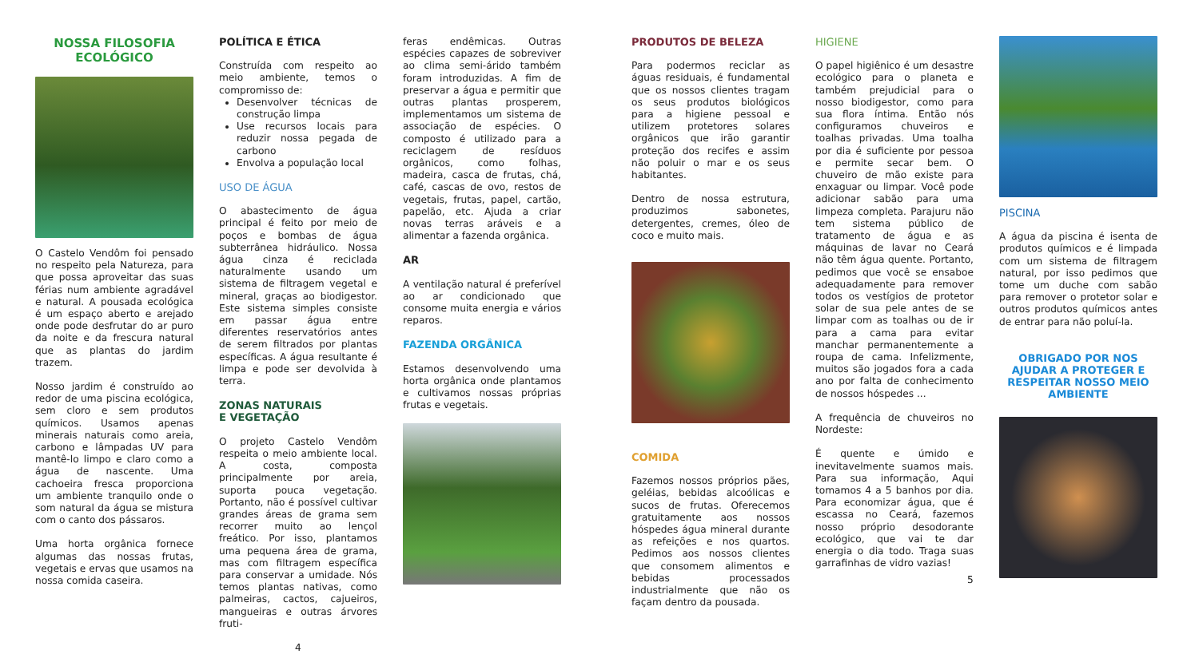NOSSA FILOSOFIA ECOLÓGICO
O Castelo Vendôm foi pensado no respeito pela Natureza, para que possa aproveitar das suas férias num ambiente agradável e natural. A pousada ecológica é um espaço aberto e arejado onde pode desfrutar do ar puro da noite e da frescura natural que as plantas do jardim trazem.
Nosso jardim é construído ao redor de uma piscina ecológica, sem cloro e sem produtos químicos. Usamos apenas minerais naturais como areia, carbono e lâmpadas UV para mantê-lo limpo e claro como a água de nascente. Uma cachoeira fresca proporciona um ambiente tranquilo onde o som natural da água se mistura com o canto dos pássaros.
Uma horta orgânica fornece algumas das nossas frutas, vegetais e ervas que usamos na nossa comida caseira.
POLÍTICA E ÉTICA
Construída com respeito ao meio ambiente, temos o compromisso de:
Desenvolver técnicas de construção limpa
Use recursos locais para reduzir nossa pegada de carbono
Envolva a população local
USO DE ÁGUA
O abastecimento de água principal é feito por meio de poços e bombas de água subterrânea hidráulico. Nossa água cinza é reciclada naturalmente usando um sistema de filtragem vegetal e mineral, graças ao biodigestor. Este sistema simples consiste em passar água entre diferentes reservatórios antes de serem filtrados por plantas específicas. A água resultante é limpa e pode ser devolvida à terra.
ZONAS NATURAIS
E VEGETAÇÃO
O projeto Castelo Vendôm respeita o meio ambiente local. A costa, composta principalmente por areia, suporta pouca vegetação. Portanto, não é possível cultivar grandes áreas de grama sem recorrer muito ao lençol freático. Por isso, plantamos uma pequena área de grama, mas com filtragem específica para conservar a umidade. Nós temos plantas nativas, como palmeiras, cactos, cajueiros, mangueiras e outras árvores fruti-
4
feras endêmicas. Outras espécies capazes de sobreviver ao clima semi-árido também foram introduzidas. A fim de preservar a água e permitir que outras plantas prosperem, implementamos um sistema de associação de espécies. O composto é utilizado para a reciclagem de resíduos orgânicos, como folhas, madeira, casca de frutas, chá, café, cascas de ovo, restos de vegetais, frutas, papel, cartão, papelão, etc. Ajuda a criar novas terras aráveis e a alimentar a fazenda orgânica.
AR
A ventilação natural é preferível ao ar condicionado que consome muita energia e vários reparos.
FAZENDA ORGÂNICA
Estamos desenvolvendo uma horta orgânica onde plantamos e cultivamos nossas próprias frutas e vegetais.
PRODUTOS DE BELEZA
Para podermos reciclar as águas residuais, é fundamental que os nossos clientes tragam os seus produtos biológicos para a higiene pessoal e utilizem protetores solares orgânicos que irão garantir proteção dos recifes e assim não poluir o mar e os seus habitantes.
Dentro de nossa estrutura, produzimos sabonetes, detergentes, cremes, óleo de coco e muito mais.
COMIDA
Fazemos nossos próprios pães, geléias, bebidas alcoólicas e sucos de frutas. Oferecemos gratuitamente aos nossos hóspedes água mineral durante as refeições e nos quartos. Pedimos aos nossos clientes que consomem alimentos e bebidas processados industrialmente que não os façam dentro da pousada.
HIGIENE
O papel higiênico é um desastre ecológico para o planeta e também prejudicial para o nosso biodigestor, como para sua flora íntima. Então nós configuramos chuveiros e toalhas privadas. Uma toalha por dia é suficiente por pessoa e permite secar bem. O chuveiro de mão existe para enxaguar ou limpar. Você pode adicionar sabão para uma limpeza completa. Parajuru não tem sistema público de tratamento de água e as máquinas de lavar no Ceará não têm água quente. Portanto, pedimos que você se ensaboe adequadamente para remover todos os vestígios de protetor solar de sua pele antes de se limpar com as toalhas ou de ir para a cama para evitar manchar permanentemente a roupa de cama. Infelizmente, muitos são jogados fora a cada ano por falta de conhecimento de nossos hóspedes ...
A frequência de chuveiros no Nordeste:
É quente e úmido e inevitavelmente suamos mais. Para sua informação, Aqui tomamos 4 a 5 banhos por dia. Para economizar água, que é escassa no Ceará, fazemos nosso próprio desodorante ecológico, que vai te dar energia o dia todo. Traga suas garrafinhas de vidro vazias!
5
PISCINA
A água da piscina é isenta de produtos químicos e é limpada com um sistema de filtragem natural, por isso pedimos que tome um duche com sabão para remover o protetor solar e outros produtos químicos antes de entrar para não poluí-la.
OBRIGADO POR NOS AJUDAR A PROTEGER E RESPEITAR NOSSO MEIO AMBIENTE